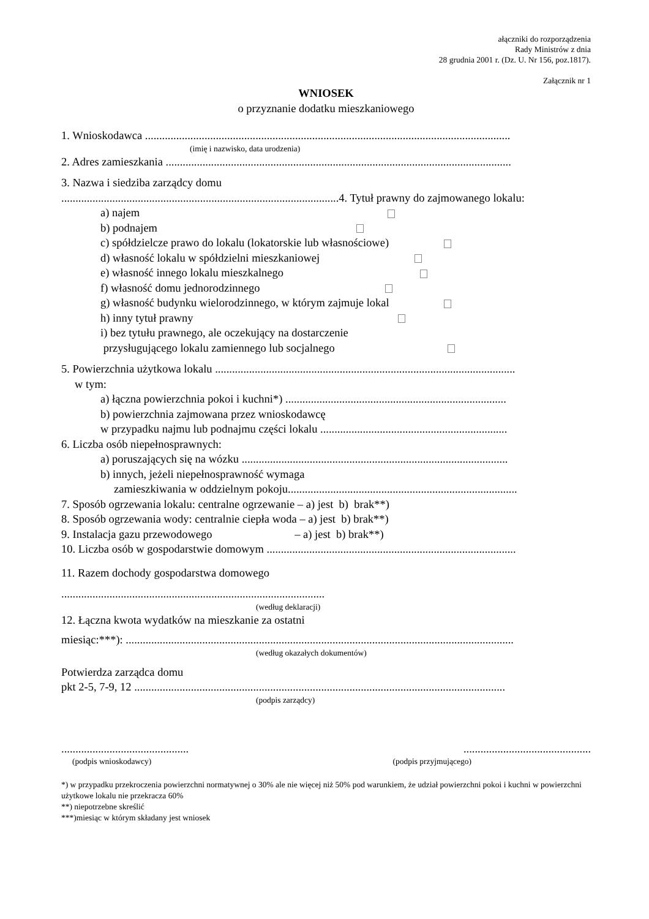ałączniki do rozporządzenia
Rady Ministrów z dnia
28 grudnia 2001 r. (Dz. U. Nr 156, poz.1817).
Załącznik nr 1
WNIOSEK
o przyznanie dodatku mieszkaniowego
1. Wnioskodawca .................................................................................................................................
(imię i nazwisko, data urodzenia)
2. Adres zamieszkania ..........................................................................................................................
3. Nazwa i siedziba zarządcy domu
..................................................................................................4. Tytuł prawny do zajmowanego lokalu:
a) najem
b) podnajem
c) spółdzielcze prawo do lokalu (lokatorskie lub własnościowe)
d) własność lokalu w spółdzielni mieszkaniowej
e) własność innego lokalu mieszkalnego
f) własność domu jednorodzinnego
g) własność budynku wielorodzinnego, w którym zajmuje lokal
h) inny tytuł prawny
i) bez tytułu prawnego, ale oczekujący na dostarczenie
przysługującego lokalu zamiennego lub socjalnego
5. Powierzchnia użytkowa lokalu ..........................................................................................................
w tym:
a) łączna powierzchnia pokoi i kuchni*) ..............................................................................
b) powierzchnia zajmowana przez wnioskodawcę
w przypadku najmu lub podnajmu części lokalu ..................................................................
6. Liczba osób niepełnosprawnych:
a) poruszających się na wózku ..............................................................................................
b) innych, jeżeli niepełnosprawność wymaga
zamieszkiwania w oddzielnym pokoju.................................................................................
7. Sposób ogrzewania lokalu: centralne ogrzewanie – a) jest b) brak**)
8. Sposób ogrzewania wody: centralnie ciepła woda – a) jest b) brak**)
9. Instalacja gazu przewodowego – a) jest b) brak**)
10. Liczba osób w gospodarstwie domowym ........................................................................................
11. Razem dochody gospodarstwa domowego
.............................................................................................
(według deklaracji)
12. Łączna kwota wydatków na mieszkanie za ostatni
miesiąc:***): .........................................................................................................................................
(według okazałych dokumentów)
Potwierdza zarządca domu
pkt 2-5, 7-9, 12 ...................................................................................................................................
(podpis zarządcy)
..........................................................................................
(podpis wnioskodawcy) (podpis przyjmującego)
*) w przypadku przekroczenia powierzchni normatywnej o 30% ale nie więcej niż 50% pod warunkiem, że udział powierzchni pokoi i kuchni w powierzchni użytkowe lokalu nie przekracza 60%
**) niepotrzebne skreślić
***)miesiąc w którym składany jest wniosek